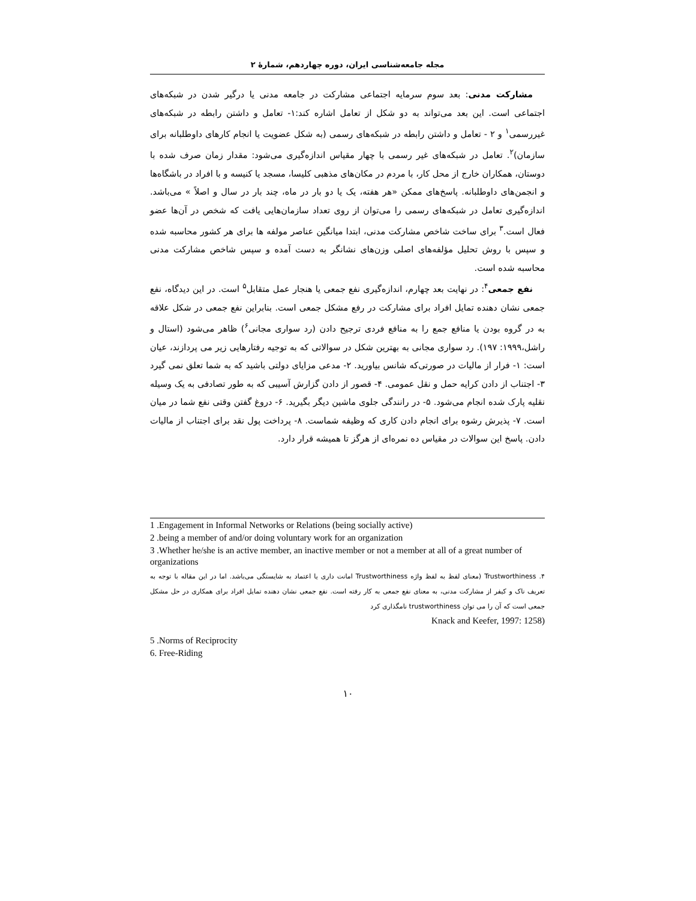مجله جامعه‌شناسی ایران، دوره چهاردهم، شمارهٔ ۲
مشارکت مدنی: بعد سوم سرمایه اجتماعی مشارکت در جامعه مدنی یا درگیر شدن در شبکه‌های اجتماعی است. این بعد می‌تواند به دو شکل از تعامل اشاره کند:۱- تعامل و داشتن رابطه در شبکه‌های غیررسمی<sup>۱</sup> و ۲ - تعامل و داشتن رابطه در شبکه‌های رسمی (به شکل عضویت یا انجام کارهای داوطلبانه برای سازمان)<sup>۲</sup>. تعامل در شبکه‌های غیر رسمی با چهار مقیاس اندازه‌گیری می‌شود: مقدار زمان صرف شده با دوستان، همکاران خارج از محل کار، با مردم در مکان‌های مذهبی کلیسا، مسجد یا کنیسه و با افراد در باشگاه‌ها و انجمن‌های داوطلبانه. پاسخ‌های ممکن «هر هفته، یک یا دو بار در ماه، چند بار در سال و اصلاً » می‌باشد. اندازه‌گیری تعامل در شبکه‌های رسمی را می‌توان از روی تعداد سازمان‌هایی یافت که شخص در آن‌ها عضو فعال است.<sup>۳</sup> برای ساخت شاخص مشارکت مدنی، ابتدا میانگین عناصر مولفه ها برای هر کشور محاسبه شده و سپس با روش تحلیل مؤلفه‌های اصلی وزن‌های نشانگر به دست آمده و سپس شاخص مشارکت مدنی محاسبه شده است.
نفع جمعی<sup>۴</sup>: در نهایت بعد چهارم، اندازه‌گیری نفع جمعی یا هنجار عمل متقابل<sup>۵</sup> است. در این دیدگاه، نفع جمعی نشان دهنده تمایل افراد برای مشارکت در رفع مشکل جمعی است. بنابراین نفع جمعی در شکل علاقه به در گروه بودن یا منافع جمع را به منافع فردی ترجیح دادن (رد سواری مجانی<sup>۶</sup>) ظاهر می‌شود (استال و راشل،۱۹۹۹: ۱۹۷). رد سواری مجانی به بهترین شکل در سوالاتی که به توجیه رفتارهایی زیر می پردازند، عیان است: ۱- فرار از مالیات در صورتی‌که شانس بیاورید. ۲- مدعی مزایای دولتی باشید که به شما تعلق نمی گیرد ۳- اجتناب از دادن کرایه حمل و نقل عمومی. ۴- قصور از دادن گزارش آسیبی که به طور تصادفی به یک وسیله نقلیه پارک شده انجام می‌شود. ۵- در رانندگی جلوی ماشین دیگر بگیرید. ۶- دروغ گفتن وقتی نفع شما در میان است. ۷- پذیرش رشوه برای انجام دادن کاری که وظیفه شماست. ۸- پرداخت پول نقد برای اجتناب از مالیات دادن. پاسخ این سوالات در مقیاس ده نمره‌ای از هرگز تا همیشه قرار دارد.
1 .Engagement in Informal Networks or Relations (being socially active)
2 .being a member of and/or doing voluntary work for an organization
3 .Whether he/she is an active member, an inactive member or not a member at all of a great number of organizations
۴. Trustworthiness (معنای لفظ به لفظ واژه Trustworthiness امانت داری یا اعتماد به شایستگی می‌باشد. اما در این مقاله با توجه به تعریف ناک و کیفر از مشارکت مدنی، به معنای نفع جمعی به کار رفته است. نفع جمعی نشان دهنده تمایل افراد برای همکاری در حل مشکل جمعی است که آن را می توان trustworthiness نامگذاری کرد
Knack and Keefer, 1997: 1258)
5 .Norms of Reciprocity
6. Free-Riding
۱۰